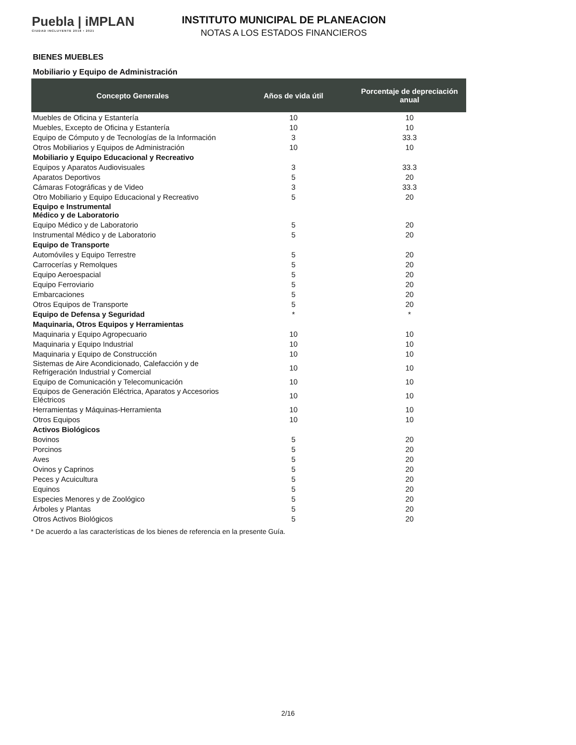Puebla | iMPLAN
CIUDAD INCLUYENTE 2018 • 2021
INSTITUTO MUNICIPAL DE PLANEACION
NOTAS A LOS ESTADOS FINANCIEROS
BIENES MUEBLES
Mobiliario y Equipo de Administración
| Concepto Generales | Años de vida útil | Porcentaje de depreciación anual |
| --- | --- | --- |
| Muebles de Oficina y Estantería | 10 | 10 |
| Muebles, Excepto de Oficina y Estantería | 10 | 10 |
| Equipo de Cómputo y de Tecnologías de la Información | 3 | 33.3 |
| Otros Mobiliarios y Equipos de Administración | 10 | 10 |
| Mobiliario y Equipo Educacional y Recreativo | | |
| Equipos y Aparatos Audiovisuales | 3 | 33.3 |
| Aparatos Deportivos | 5 | 20 |
| Cámaras Fotográficas y de Video | 3 | 33.3 |
| Otro Mobiliario y Equipo Educacional y Recreativo | 5 | 20 |
| Equipo e Instrumental Médico y de Laboratorio | | |
| Equipo Médico y de Laboratorio | 5 | 20 |
| Instrumental Médico y de Laboratorio | 5 | 20 |
| Equipo de Transporte | | |
| Automóviles y Equipo Terrestre | 5 | 20 |
| Carrocerías y Remolques | 5 | 20 |
| Equipo Aeroespacial | 5 | 20 |
| Equipo Ferroviario | 5 | 20 |
| Embarcaciones | 5 | 20 |
| Otros Equipos de Transporte | 5 | 20 |
| Equipo de Defensa y Seguridad | * | * |
| Maquinaria, Otros Equipos y Herramientas | | |
| Maquinaria y Equipo Agropecuario | 10 | 10 |
| Maquinaria y Equipo Industrial | 10 | 10 |
| Maquinaria y Equipo de Construcción | 10 | 10 |
| Sistemas de Aire Acondicionado, Calefacción y de Refrigeración Industrial y Comercial | 10 | 10 |
| Equipo de Comunicación y Telecomunicación | 10 | 10 |
| Equipos de Generación Eléctrica, Aparatos y Accesorios Eléctricos | 10 | 10 |
| Herramientas y Máquinas-Herramienta | 10 | 10 |
| Otros Equipos | 10 | 10 |
| Activos Biológicos | | |
| Bovinos | 5 | 20 |
| Porcinos | 5 | 20 |
| Aves | 5 | 20 |
| Ovinos y Caprinos | 5 | 20 |
| Peces y Acuicultura | 5 | 20 |
| Equinos | 5 | 20 |
| Especies Menores y de Zoológico | 5 | 20 |
| Árboles y Plantas | 5 | 20 |
| Otros Activos Biológicos | 5 | 20 |
* De acuerdo a las características de los bienes de referencia en la presente Guía.
2/16